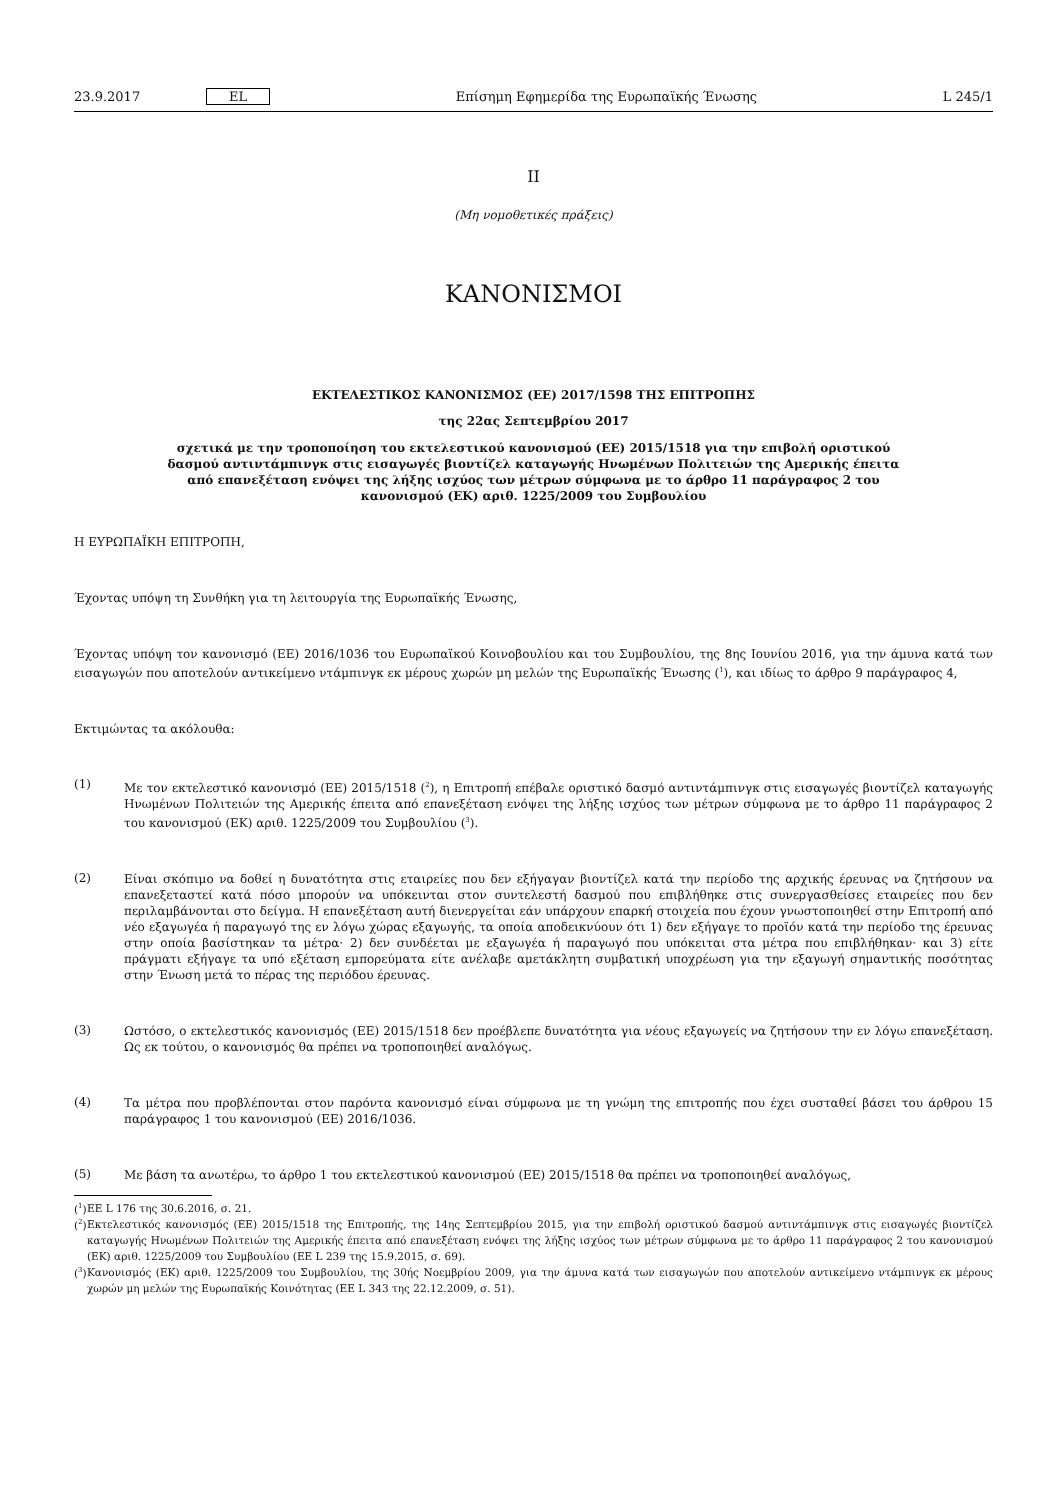23.9.2017 EL Επίσημη Εφημερίδα της Ευρωπαϊκής Ένωσης L 245/1
II
(Μη νομοθετικές πράξεις)
ΚΑΝΟΝΙΣΜΟΙ
ΕΚΤΕΛΕΣΤΙΚΟΣ ΚΑΝΟΝΙΣΜΟΣ (ΕΕ) 2017/1598 ΤΗΣ ΕΠΙΤΡΟΠΗΣ
της 22ας Σεπτεμβρίου 2017
σχετικά με την τροποποίηση του εκτελεστικού κανονισμού (ΕΕ) 2015/1518 για την επιβολή οριστικού δασμού αντιντάμπινγκ στις εισαγωγές βιοντίζελ καταγωγής Ηνωμένων Πολιτειών της Αμερικής έπειτα από επανεξέταση ενόψει της λήξης ισχύος των μέτρων σύμφωνα με το άρθρο 11 παράγραφος 2 του κανονισμού (ΕΚ) αριθ. 1225/2009 του Συμβουλίου
Η ΕΥΡΩΠΑΪΚΗ ΕΠΙΤΡΟΠΗ,
Έχοντας υπόψη τη Συνθήκη για τη λειτουργία της Ευρωπαϊκής Ένωσης,
Έχοντας υπόψη τον κανονισμό (ΕΕ) 2016/1036 του Ευρωπαϊκού Κοινοβουλίου και του Συμβουλίου, της 8ης Ιουνίου 2016, για την άμυνα κατά των εισαγωγών που αποτελούν αντικείμενο ντάμπινγκ εκ μέρους χωρών μη μελών της Ευρωπαϊκής Ένωσης (<sup>1</sup>), και ιδίως το άρθρο 9 παράγραφος 4,
Εκτιμώντας τα ακόλουθα:
(1)
Με τον εκτελεστικό κανονισμό (ΕΕ) 2015/1518 (<sup>2</sup>), η Επιτροπή επέβαλε οριστικό δασμό αντιντάμπινγκ στις εισαγωγές βιοντίζελ καταγωγής Ηνωμένων Πολιτειών της Αμερικής έπειτα από επανεξέταση ενόψει της λήξης ισχύος των μέτρων σύμφωνα με το άρθρο 11 παράγραφος 2 του κανονισμού (ΕΚ) αριθ. 1225/2009 του Συμβουλίου (<sup>3</sup>).
(2)
Είναι σκόπιμο να δοθεί η δυνατότητα στις εταιρείες που δεν εξήγαγαν βιοντίζελ κατά την περίοδο της αρχικής έρευνας να ζητήσουν να επανεξεταστεί κατά πόσο μπορούν να υπόκεινται στον συντελεστή δασμού που επιβλήθηκε στις συνεργασθείσες εταιρείες που δεν περιλαμβάνονται στο δείγμα. Η επανεξέταση αυτή διενεργείται εάν υπάρχουν επαρκή στοιχεία που έχουν γνωστοποιηθεί στην Επιτροπή από νέο εξαγωγέα ή παραγωγό της εν λόγω χώρας εξαγωγής, τα οποία αποδεικνύουν ότι 1) δεν εξήγαγε το προϊόν κατά την περίοδο της έρευνας στην οποία βασίστηκαν τα μέτρα· 2) δεν συνδέεται με εξαγωγέα ή παραγωγό που υπόκειται στα μέτρα που επιβλήθηκαν· και 3) είτε πράγματι εξήγαγε τα υπό εξέταση εμπορεύματα είτε ανέλαβε αμετάκλητη συμβατική υποχρέωση για την εξαγωγή σημαντικής ποσότητας στην Ένωση μετά το πέρας της περιόδου έρευνας.
(3)
Ωστόσο, ο εκτελεστικός κανονισμός (ΕΕ) 2015/1518 δεν προέβλεπε δυνατότητα για νέους εξαγωγείς να ζητήσουν την εν λόγω επανεξέταση. Ως εκ τούτου, ο κανονισμός θα πρέπει να τροποποιηθεί αναλόγως.
(4)
Τα μέτρα που προβλέπονται στον παρόντα κανονισμό είναι σύμφωνα με τη γνώμη της επιτροπής που έχει συσταθεί βάσει του άρθρου 15 παράγραφος 1 του κανονισμού (ΕΕ) 2016/1036.
(5)
Με βάση τα ανωτέρω, το άρθρο 1 του εκτελεστικού κανονισμού (ΕΕ) 2015/1518 θα πρέπει να τροποποιηθεί αναλόγως,
(<sup>1</sup>)
ΕΕ L 176 της 30.6.2016, σ. 21.
(<sup>2</sup>)
Εκτελεστικός κανονισμός (ΕΕ) 2015/1518 της Επιτροπής, της 14ης Σεπτεμβρίου 2015, για την επιβολή οριστικού δασμού αντιντάμπινγκ στις εισαγωγές βιοντίζελ καταγωγής Ηνωμένων Πολιτειών της Αμερικής έπειτα από επανεξέταση ενόψει της λήξης ισχύος των μέτρων σύμφωνα με το άρθρο 11 παράγραφος 2 του κανονισμού (ΕΚ) αριθ. 1225/2009 του Συμβουλίου (ΕΕ L 239 της 15.9.2015, σ. 69).
(<sup>3</sup>)
Κανονισμός (ΕΚ) αριθ. 1225/2009 του Συμβουλίου, της 30ής Νοεμβρίου 2009, για την άμυνα κατά των εισαγωγών που αποτελούν αντικείμενο ντάμπινγκ εκ μέρους χωρών μη μελών της Ευρωπαϊκής Κοινότητας (ΕΕ L 343 της 22.12.2009, σ. 51).